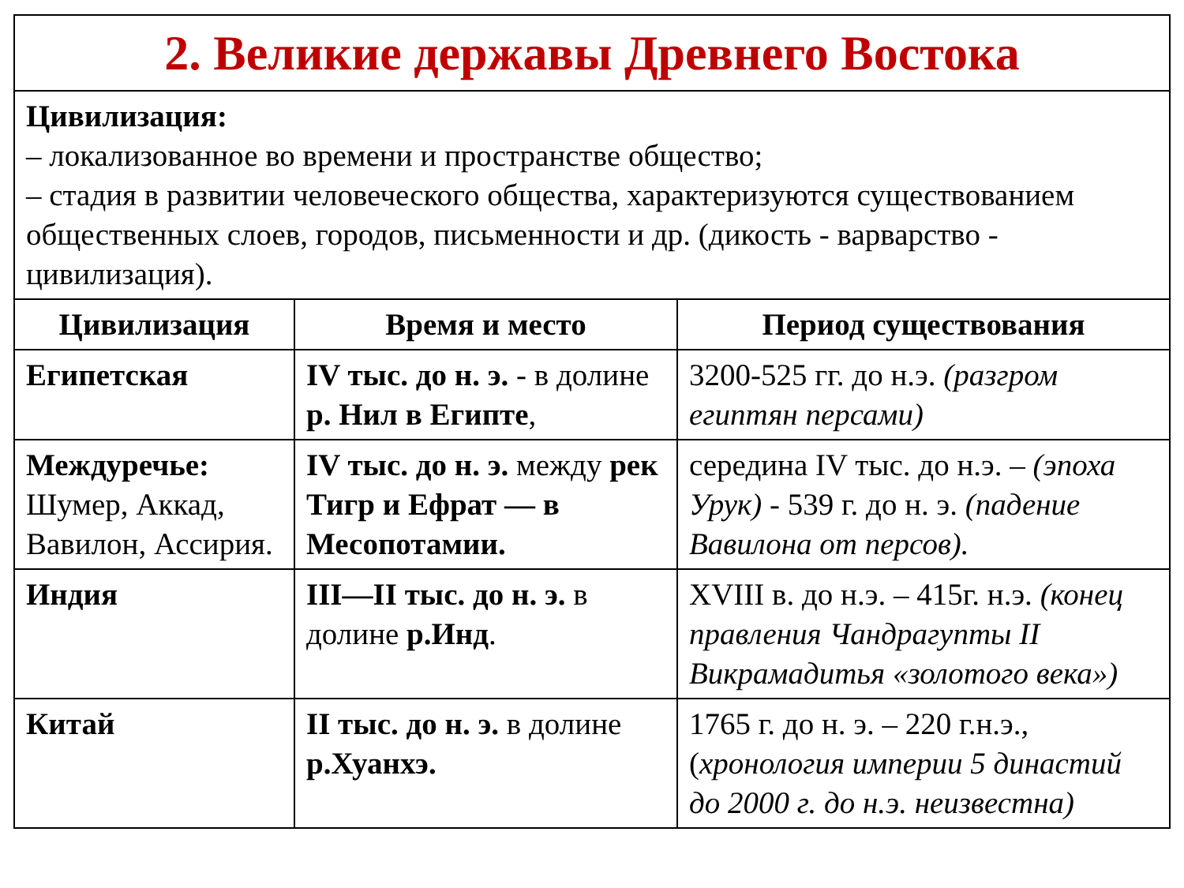| 2. Великие державы Древнего Востока | | |
| Цивилизация: – локализованное во времени и пространстве общество; – стадия в развитии человеческого общества, характеризуются существованием общественных слоев, городов, письменности и др. (дикость - варварство - цивилизация). | | |
| Цивилизация | Время и место | Период существования |
| Египетская | IV тыс. до н. э. - в долине р. Нил в Египте , | 3200-525 гг. до н.э. (разгром египтян персами) |
| Междуречье: Шумер, Аккад, Вавилон, Ассирия. | IV тыс. до н. э. между рек Тигр и Ефрат — в Месопотамии. | середина IV тыс. до н.э. – (эпоха Урук) - 539 г. до н. э. (падение Вавилона от персов). |
| Индия | III—II тыс. до н. э. в долине р.Инд . | XVIII в. до н.э. – 415г. н.э. (конец правления Чандрагупты II Викрамадитья «золотого века») |
| Китай | II тыс. до н. э. в долине р.Хуанхэ. | 1765 г. до н. э. – 220 г.н.э., ( хронология империи 5 династий до 2000 г. до н.э. неизвестна) |